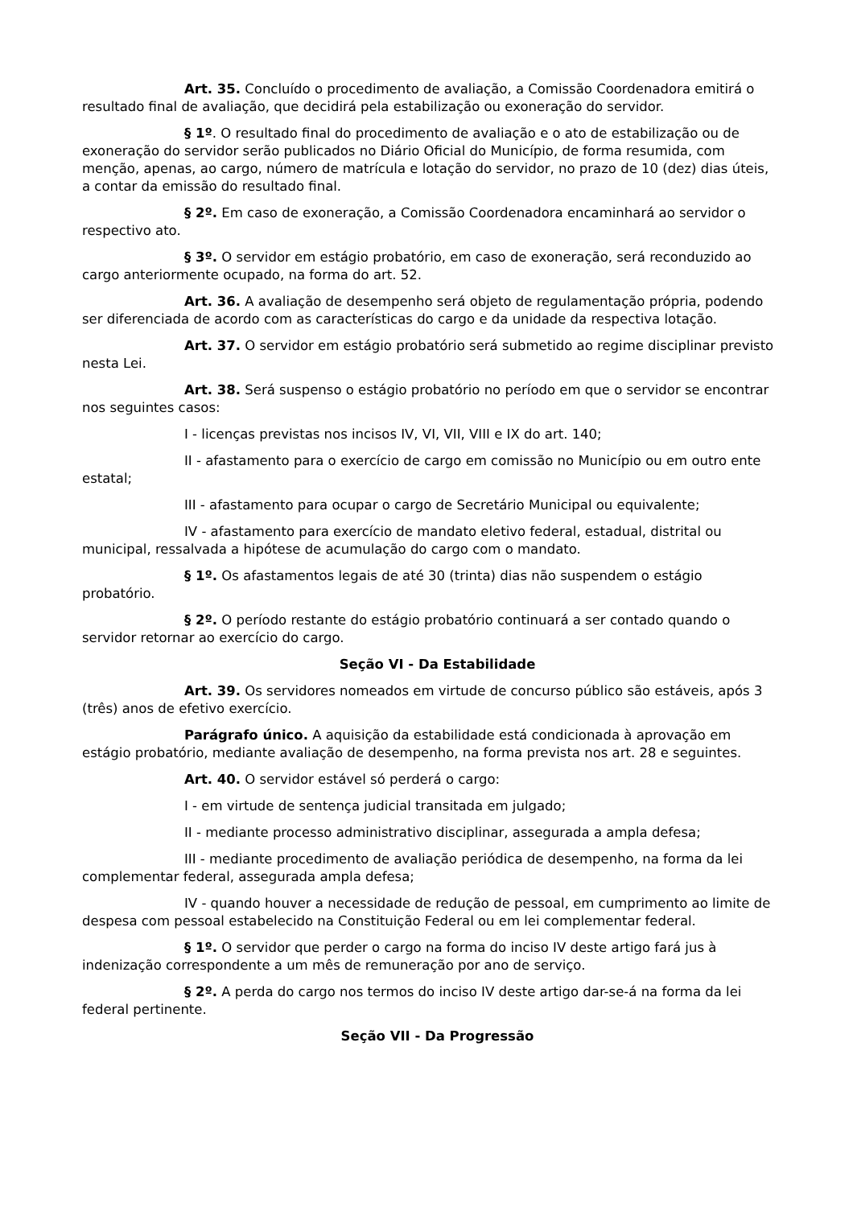Art. 35. Concluído o procedimento de avaliação, a Comissão Coordenadora emitirá o resultado final de avaliação, que decidirá pela estabilização ou exoneração do servidor.
§ 1º. O resultado final do procedimento de avaliação e o ato de estabilização ou de exoneração do servidor serão publicados no Diário Oficial do Município, de forma resumida, com menção, apenas, ao cargo, número de matrícula e lotação do servidor, no prazo de 10 (dez) dias úteis, a contar da emissão do resultado final.
§ 2º. Em caso de exoneração, a Comissão Coordenadora encaminhará ao servidor o respectivo ato.
§ 3º. O servidor em estágio probatório, em caso de exoneração, será reconduzido ao cargo anteriormente ocupado, na forma do art. 52.
Art. 36. A avaliação de desempenho será objeto de regulamentação própria, podendo ser diferenciada de acordo com as características do cargo e da unidade da respectiva lotação.
Art. 37. O servidor em estágio probatório será submetido ao regime disciplinar previsto nesta Lei.
Art. 38. Será suspenso o estágio probatório no período em que o servidor se encontrar nos seguintes casos:
I - licenças previstas nos incisos IV, VI, VII, VIII e IX do art. 140;
II - afastamento para o exercício de cargo em comissão no Município ou em outro ente estatal;
III - afastamento para ocupar o cargo de Secretário Municipal ou equivalente;
IV - afastamento para exercício de mandato eletivo federal, estadual, distrital ou municipal, ressalvada a hipótese de acumulação do cargo com o mandato.
§ 1º. Os afastamentos legais de até 30 (trinta) dias não suspendem o estágio probatório.
§ 2º. O período restante do estágio probatório continuará a ser contado quando o servidor retornar ao exercício do cargo.
Seção VI - Da Estabilidade
Art. 39. Os servidores nomeados em virtude de concurso público são estáveis, após 3 (três) anos de efetivo exercício.
Parágrafo único. A aquisição da estabilidade está condicionada à aprovação em estágio probatório, mediante avaliação de desempenho, na forma prevista nos art. 28 e seguintes.
Art. 40. O servidor estável só perderá o cargo:
I - em virtude de sentença judicial transitada em julgado;
II - mediante processo administrativo disciplinar, assegurada a ampla defesa;
III - mediante procedimento de avaliação periódica de desempenho, na forma da lei complementar federal, assegurada ampla defesa;
IV - quando houver a necessidade de redução de pessoal, em cumprimento ao limite de despesa com pessoal estabelecido na Constituição Federal ou em lei complementar federal.
§ 1º. O servidor que perder o cargo na forma do inciso IV deste artigo fará jus à indenização correspondente a um mês de remuneração por ano de serviço.
§ 2º. A perda do cargo nos termos do inciso IV deste artigo dar-se-á na forma da lei federal pertinente.
Seção VII - Da Progressão